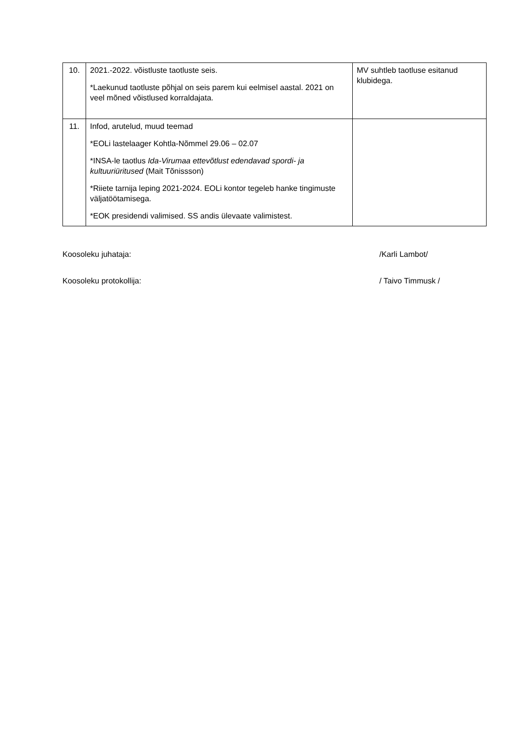| 10. | 2021.-2022. võistluste taotluste seis. *Laekunud taotluste põhjal on seis parem kui eelmisel aastal. 2021 on veel mõned võistlused korraldajata. | MV suhtleb taotluse esitanud klubidega. |
| 11. | Infod, arutelud, muud teemad *EOLi lastelaager Kohtla-Nõmmel 29.06 – 02.07 *INSA-le taotlus Ida-Virumaa ettevõtlust edendavad spordi- ja kultuuriüritused (Mait Tõnissson) *Riiete tarnija leping 2021-2024. EOLi kontor tegeleb hanke tingimuste väljatöötamisega. *EOK presidendi valimised. SS andis ülevaate valimistest. | |
Koosoleku juhataja: /Karli Lambot/
Koosoleku protokollija: / Taivo Timmusk /